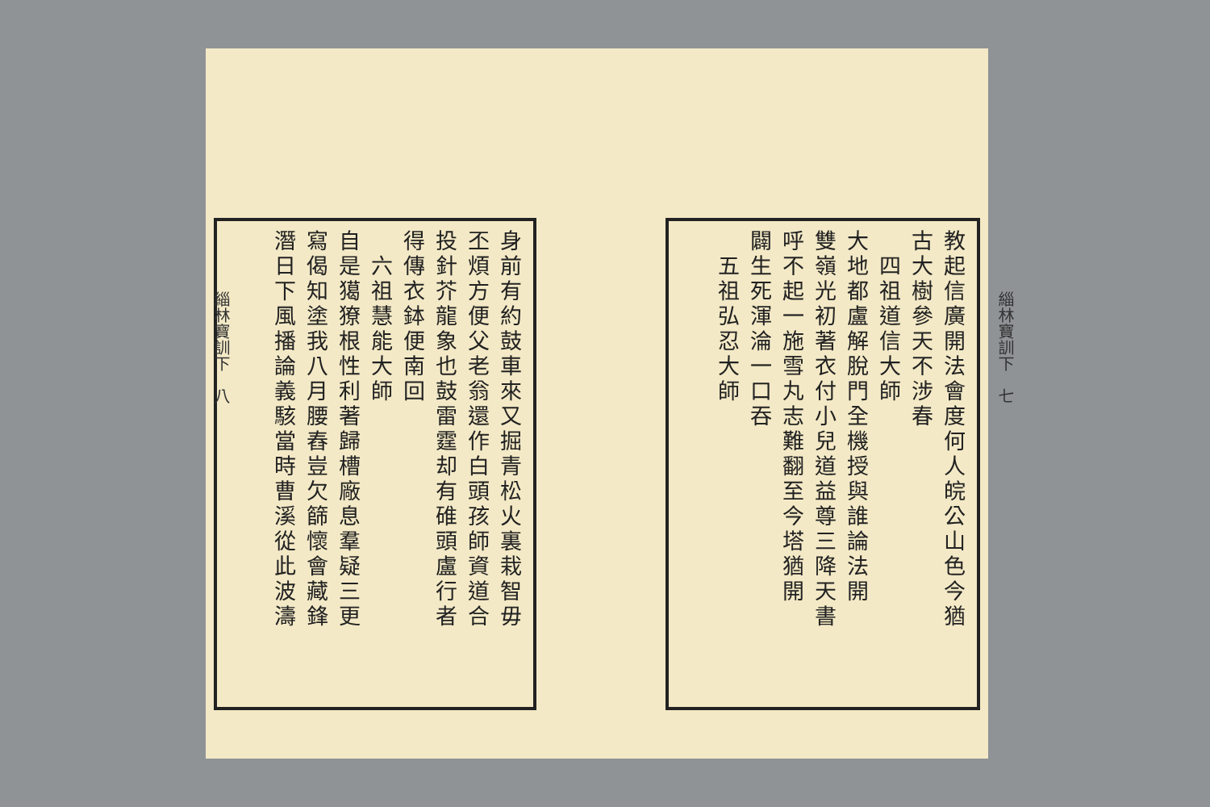教起信廣開法會度何人皖公山色今猶
古大樹參天不涉春
　四祖道信大師
大地都盧解脫門全機授與誰論法開
雙嶺光初著衣付小兒道益尊三降天書
呼不起一施雪丸志難翻至今塔猶開
闢生死渾淪一口吞
　五祖弘忍大師
緇林寶訓下　七
身前有約鼓車來又掘青松火裏栽智毋
丕煩方便父老翁還作白頭孩師資道合
投針芥龍象也鼓雷霆却有碓頭盧行者
得傳衣鉢便南回
　六祖慧能大師
自是獦獠根性利著歸槽廠息羣疑三更
寫偈知塗我八月腰舂豈欠篩懷會藏鋒
潛日下風播論義駭當時曹溪從此波濤
緇林寶訓下　八